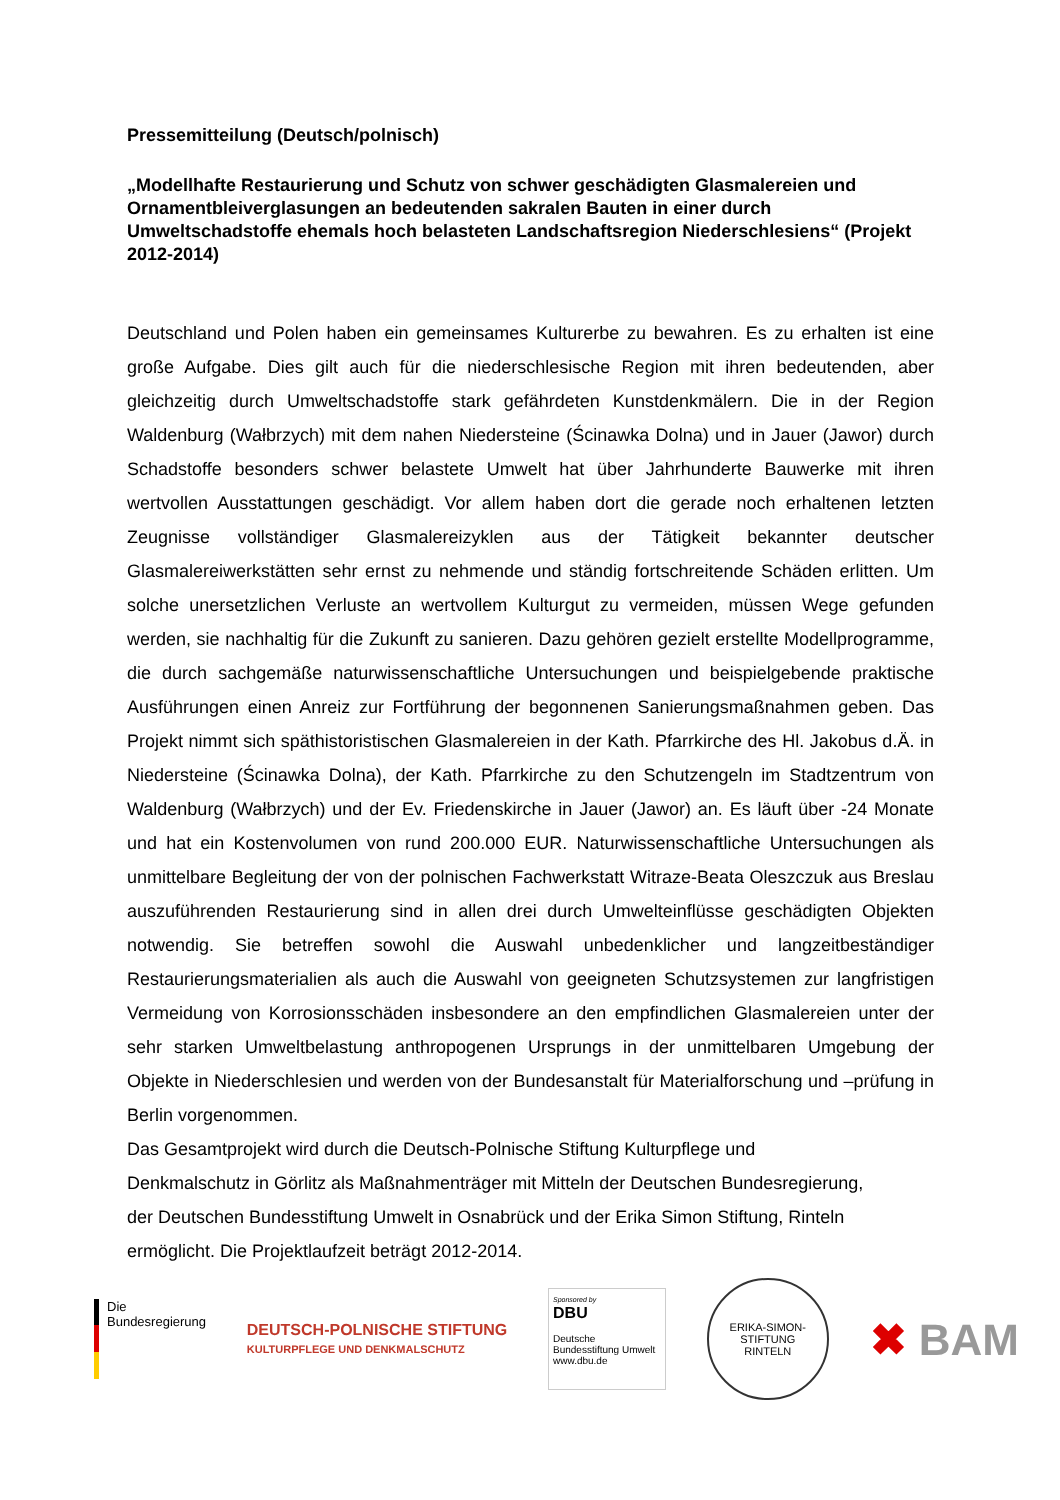Pressemitteilung (Deutsch/polnisch)
„Modellhafte Restaurierung und Schutz von schwer geschädigten Glasmalereien und Ornamentbleiverglasungen an bedeutenden sakralen Bauten in einer durch Umweltschadstoffe ehemals hoch belasteten Landschaftsregion Niederschlesiens“ (Projekt 2012-2014)
Deutschland und Polen haben ein gemeinsames Kulturerbe zu bewahren. Es zu erhalten ist eine große Aufgabe. Dies gilt auch für die niederschlesische Region mit ihren bedeutenden, aber gleichzeitig durch Umweltschadstoffe stark gefährdeten Kunstdenkmälern. Die in der Region Waldenburg (Wałbrzych) mit dem nahen Niedersteine (Ścinawka Dolna) und in Jauer (Jawor) durch Schadstoffe besonders schwer belastete Umwelt hat über Jahrhunderte Bauwerke mit ihren wertvollen Ausstattungen geschädigt. Vor allem haben dort die gerade noch erhaltenen letzten Zeugnisse vollständiger Glasmalereizyklen aus der Tätigkeit bekannter deutscher Glasmalereiwerkstätten sehr ernst zu nehmende und ständig fortschreitende Schäden erlitten. Um solche unersetzlichen Verluste an wertvollem Kulturgut zu vermeiden, müssen Wege gefunden werden, sie nachhaltig für die Zukunft zu sanieren. Dazu gehören gezielt erstellte Modellprogramme, die durch sachgemäße naturwissenschaftliche Untersuchungen und beispielgebende praktische Ausführungen einen Anreiz zur Fortführung der begonnenen Sanierungsmaßnahmen geben. Das Projekt nimmt sich späthistoristischen Glasmalereien in der Kath. Pfarrkirche des Hl. Jakobus d.Ä. in Niedersteine (Ścinawka Dolna), der Kath. Pfarrkirche zu den Schutzengeln im Stadtzentrum von Waldenburg (Wałbrzych) und der Ev. Friedenskirche in Jauer (Jawor) an. Es läuft über -24 Monate und hat ein Kostenvolumen von rund 200.000 EUR. Naturwissenschaftliche Untersuchungen als unmittelbare Begleitung der von der polnischen Fachwerkstatt Witraze-Beata Oleszczuk aus Breslau auszuführenden Restaurierung sind in allen drei durch Umwelteinflüsse geschädigten Objekten notwendig. Sie betreffen sowohl die Auswahl unbedenklicher und langzeitbeständiger Restaurierungsmaterialien als auch die Auswahl von geeigneten Schutzsystemen zur langfristigen Vermeidung von Korrosionsschäden insbesondere an den empfindlichen Glasmalereien unter der sehr starken Umweltbelastung anthropogenen Ursprungs in der unmittelbaren Umgebung der Objekte in Niederschlesien und werden von der Bundesanstalt für Materialforschung und –prüfung in Berlin vorgenommen.
Das Gesamtprojekt wird durch die Deutsch-Polnische Stiftung Kulturpflege und
Denkmalschutz in Görlitz als Maßnahmenträger mit Mitteln der Deutschen Bundesregierung,
der Deutschen Bundesstiftung Umwelt in Osnabrück und der Erika Simon Stiftung, Rinteln
ermöglicht. Die Projektlaufzeit beträgt 2012-2014.
Die
Bundesregierung
DEUTSCH-POLNISCHE STIFTUNG
KULTURPFLEGE UND DENKMALSCHUTZ
Sponsored by
DBU
Deutsche Bundesstiftung Umwelt
www.dbu.de
ERIKA-SIMON-STIFTUNG
RINTELN
✖ BAM